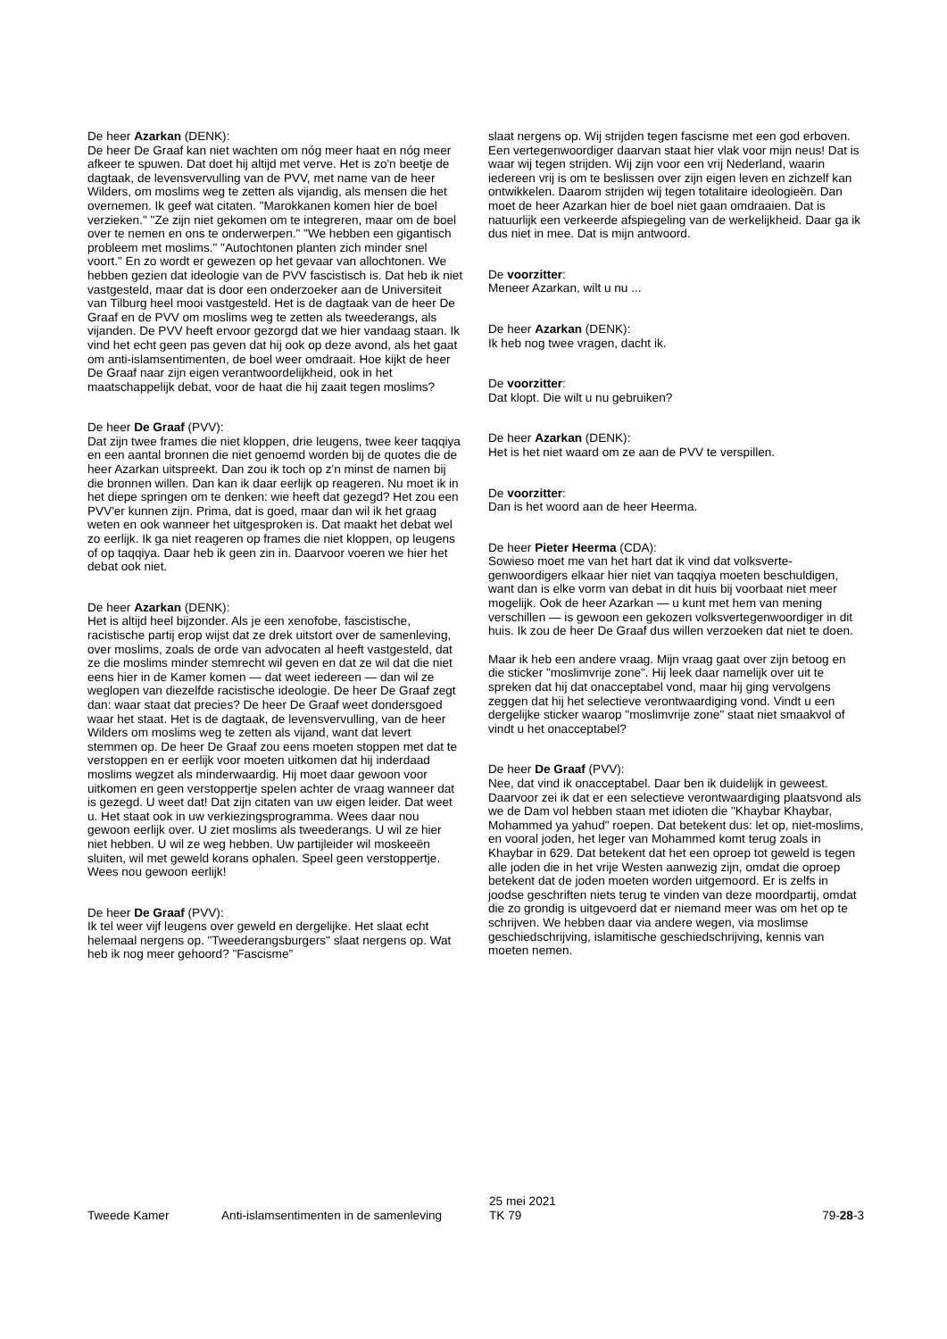De heer Azarkan (DENK):
De heer De Graaf kan niet wachten om nóg meer haat en nóg meer afkeer te spuwen. Dat doet hij altijd met verve. Het is zo'n beetje de dagtaak, de levensvervulling van de PVV, met name van de heer Wilders, om moslims weg te zetten als vijandig, als mensen die het overnemen. Ik geef wat citaten. "Marokkanen komen hier de boel verzieken." "Ze zijn niet gekomen om te integreren, maar om de boel over te nemen en ons te onderwerpen." "We hebben een gigantisch probleem met moslims." "Autochtonen planten zich minder snel voort." En zo wordt er gewezen op het gevaar van allochtonen. We hebben gezien dat ideologie van de PVV fascistisch is. Dat heb ik niet vastgesteld, maar dat is door een onderzoeker aan de Universiteit van Tilburg heel mooi vastgesteld. Het is de dagtaak van de heer De Graaf en de PVV om moslims weg te zetten als tweede­rangs, als vijanden. De PVV heeft ervoor gezorgd dat we hier vandaag staan. Ik vind het echt geen pas geven dat hij ook op deze avond, als het gaat om anti-islamsentimenten, de boel weer omdraait. Hoe kijkt de heer De Graaf naar zijn eigen verantwoordelijkheid, ook in het maatschappelijk debat, voor de haat die hij zaait tegen moslims?
De heer De Graaf (PVV):
Dat zijn twee frames die niet kloppen, drie leugens, twee keer taqqiya en een aantal bronnen die niet genoemd wor­den bij de quotes die de heer Azarkan uitspreekt. Dan zou ik toch op z'n minst de namen bij die bronnen willen. Dan kan ik daar eerlijk op reageren. Nu moet ik in het diepe springen om te denken: wie heeft dat gezegd? Het zou een PVV'er kunnen zijn. Prima, dat is goed, maar dan wil ik het graag weten en ook wanneer het uitgesproken is. Dat maakt het debat wel zo eerlijk. Ik ga niet reageren op frames die niet kloppen, op leugens of op taqqiya. Daar heb ik geen zin in. Daarvoor voeren we hier het debat ook niet.
De heer Azarkan (DENK):
Het is altijd heel bijzonder. Als je een xenofobe, fascistische, racistische partij erop wijst dat ze drek uitstort over de samenleving, over moslims, zoals de orde van advocaten al heeft vastgesteld, dat ze die moslims minder stemrecht wil geven en dat ze wil dat die niet eens hier in de Kamer komen — dat weet iedereen — dan wil ze weglopen van diezelfde racistische ideologie. De heer De Graaf zegt dan: waar staat dat precies? De heer De Graaf weet dondersgoed waar het staat. Het is de dagtaak, de levensvervulling, van de heer Wilders om moslims weg te zetten als vijand, want dat levert stemmen op. De heer De Graaf zou eens moeten stoppen met dat te verstoppen en er eerlijk voor moeten uitkomen dat hij inderdaad moslims wegzet als minderwaar­dig. Hij moet daar gewoon voor uitkomen en geen verstop­pertje spelen achter de vraag wanneer dat is gezegd. U weet dat! Dat zijn citaten van uw eigen leider. Dat weet u. Het staat ook in uw verkiezingsprogramma. Wees daar nou gewoon eerlijk over. U ziet moslims als tweederangs. U wil ze hier niet hebben. U wil ze weg hebben. Uw partijleider wil moskeeën sluiten, wil met geweld korans ophalen. Speel geen verstoppertje. Wees nou gewoon eerlijk!
De heer De Graaf (PVV):
Ik tel weer vijf leugens over geweld en dergelijke. Het slaat echt helemaal nergens op. "Tweederangsburgers" slaat nergens op. Wat heb ik nog meer gehoord? "Fascisme"
slaat nergens op. Wij strijden tegen fascisme met een god erboven. Een vertegenwoordiger daarvan staat hier vlak voor mijn neus! Dat is waar wij tegen strijden. Wij zijn voor een vrij Nederland, waarin iedereen vrij is om te beslissen over zijn eigen leven en zichzelf kan ontwikkelen. Daarom strijden wij tegen totalitaire ideologieën. Dan moet de heer Azarkan hier de boel niet gaan omdraaien. Dat is natuurlijk een verkeerde afspiegeling van de werkelijkheid. Daar ga ik dus niet in mee. Dat is mijn antwoord.
De voorzitter:
Meneer Azarkan, wilt u nu ...
De heer Azarkan (DENK):
Ik heb nog twee vragen, dacht ik.
De voorzitter:
Dat klopt. Die wilt u nu gebruiken?
De heer Azarkan (DENK):
Het is het niet waard om ze aan de PVV te verspillen.
De voorzitter:
Dan is het woord aan de heer Heerma.
De heer Pieter Heerma (CDA):
Sowieso moet me van het hart dat ik vind dat volksverte­genwoordigers elkaar hier niet van taqqiya moeten beschuldigen, want dan is elke vorm van debat in dit huis bij voorbaat niet meer mogelijk. Ook de heer Azarkan — u kunt met hem van mening verschillen — is gewoon een gekozen volksvertegenwoordiger in dit huis. Ik zou de heer De Graaf dus willen verzoeken dat niet te doen.
Maar ik heb een andere vraag. Mijn vraag gaat over zijn betoog en die sticker "moslimvrije zone". Hij leek daar namelijk over uit te spreken dat hij dat onacceptabel vond, maar hij ging vervolgens zeggen dat hij het selectieve ver­ontwaardiging vond. Vindt u een dergelijke sticker waarop "moslimvrije zone" staat niet smaakvol of vindt u het onacceptabel?
De heer De Graaf (PVV):
Nee, dat vind ik onacceptabel. Daar ben ik duidelijk in geweest. Daarvoor zei ik dat er een selectieve verontwaar­diging plaatsvond als we de Dam vol hebben staan met idioten die "Khaybar Khaybar, Mohammed ya yahud" roe­pen. Dat betekent dus: let op, niet-moslims, en vooral joden, het leger van Mohammed komt terug zoals in Khaybar in 629. Dat betekent dat het een oproep tot geweld is tegen alle joden die in het vrije Westen aanwezig zijn, omdat die oproep betekent dat de joden moeten worden uitgemoord. Er is zelfs in joodse geschriften niets terug te vinden van deze moordpartij, omdat die zo grondig is uitgevoerd dat er niemand meer was om het op te schrijven. We hebben daar via andere wegen, via moslimse geschiedschrijving, islamitische geschiedschrijving, kennis van moeten nemen.
Tweede Kamer Anti-islamsentimenten in de samenleving
25 mei 2021
TK 79
79-28-3